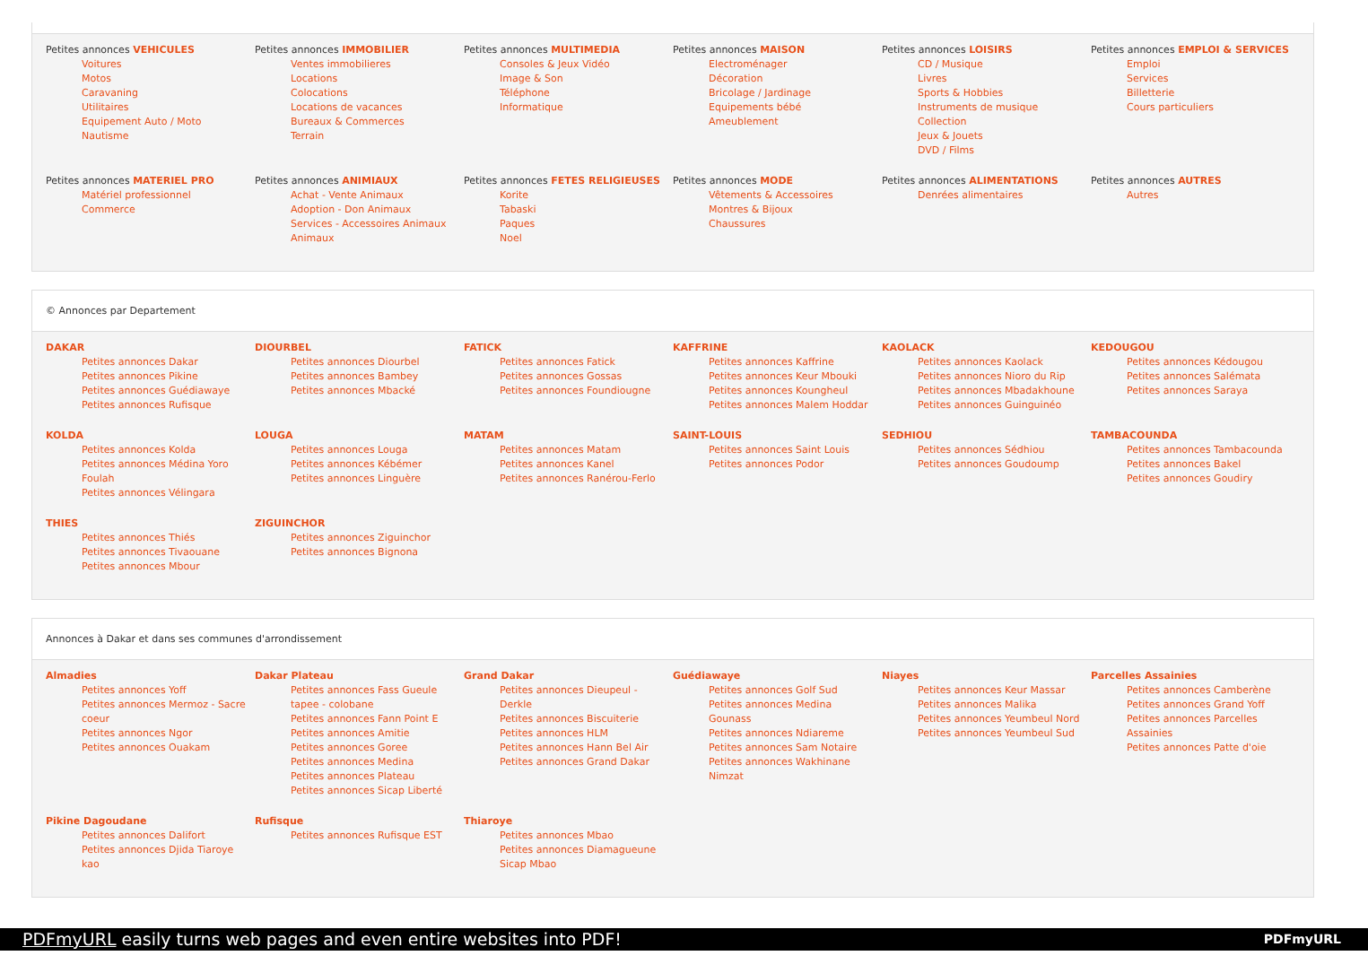Petites annonces VEHICULES
Voitures
Motos
Caravaning
Utilitaires
Equipement Auto / Moto
Nautisme
Petites annonces IMMOBILIER
Ventes immobilieres
Locations
Colocations
Locations de vacances
Bureaux & Commerces
Terrain
Petites annonces MULTIMEDIA
Consoles & Jeux Vidéo
Image & Son
Téléphone
Informatique
Petites annonces MAISON
Electroménager
Décoration
Bricolage / Jardinage
Equipements bébé
Ameublement
Petites annonces LOISIRS
CD / Musique
Livres
Sports & Hobbies
Instruments de musique
Collection
Jeux & Jouets
DVD / Films
Petites annonces EMPLOI & SERVICES
Emploi
Services
Billetterie
Cours particuliers
Petites annonces MATERIEL PRO
Matériel professionnel
Commerce
Petites annonces ANIMIAUX
Achat - Vente Animaux
Adoption - Don Animaux
Services - Accessoires Animaux
Animaux
Petites annonces FETES RELIGIEUSES
Korite
Tabaski
Paques
Noel
Petites annonces MODE
Vêtements & Accessoires
Montres & Bijoux
Chaussures
Petites annonces ALIMENTATIONS
Denrées alimentaires
Petites annonces AUTRES
Autres
© Annonces par Departement
DAKAR
Petites annonces Dakar
Petites annonces Pikine
Petites annonces Guédiawaye
Petites annonces Rufisque
DIOURBEL
Petites annonces Diourbel
Petites annonces Bambey
Petites annonces Mbacké
FATICK
Petites annonces Fatick
Petites annonces Gossas
Petites annonces Foundiougne
KAFFRINE
Petites annonces Kaffrine
Petites annonces Keur Mbouki
Petites annonces Koungheul
Petites annonces Malem Hoddar
KAOLACK
Petites annonces Kaolack
Petites annonces Nioro du Rip
Petites annonces Mbadakhoune
Petites annonces Guinguinéo
KEDOUGOU
Petites annonces Kédougou
Petites annonces Salémata
Petites annonces Saraya
KOLDA
Petites annonces Kolda
Petites annonces Médina Yoro Foulah
Petites annonces Vélingara
LOUGA
Petites annonces Louga
Petites annonces Kébémer
Petites annonces Linguère
MATAM
Petites annonces Matam
Petites annonces Kanel
Petites annonces Ranérou-Ferlo
SAINT-LOUIS
Petites annonces Saint Louis
Petites annonces Podor
SEDHIOU
Petites annonces Sédhiou
Petites annonces Goudoump
TAMBACOUNDA
Petites annonces Tambacounda
Petites annonces Bakel
Petites annonces Goudiry
THIES
Petites annonces Thiés
Petites annonces Tivaouane
Petites annonces Mbour
ZIGUINCHOR
Petites annonces Ziguinchor
Petites annonces Bignona
Annonces à Dakar et dans ses communes d'arrondissement
Almadies
Petites annonces Yoff
Petites annonces Mermoz - Sacre coeur
Petites annonces Ngor
Petites annonces Ouakam
Dakar Plateau
Petites annonces Fass Gueule tapee - colobane
Petites annonces Fann Point E
Petites annonces Amitie
Petites annonces Goree
Petites annonces Medina
Petites annonces Plateau
Petites annonces Sicap Liberté
Grand Dakar
Petites annonces Dieupeul - Derkle
Petites annonces Biscuiterie
Petites annonces HLM
Petites annonces Hann Bel Air
Petites annonces Grand Dakar
Guédiawaye
Petites annonces Golf Sud
Petites annonces Medina Gounass
Petites annonces Ndiareme
Petites annonces Sam Notaire
Petites annonces Wakhinane Nimzat
Niayes
Petites annonces Keur Massar
Petites annonces Malika
Petites annonces Yeumbeul Nord
Petites annonces Yeumbeul Sud
Parcelles Assainies
Petites annonces Camberène
Petites annonces Grand Yoff
Petites annonces Parcelles Assainies
Petites annonces Patte d'oie
Pikine Dagoudane
Petites annonces Dalifort
Petites annonces Djida Tiaroye kao
Rufisque
Petites annonces Rufisque EST
Thiaroye
Petites annonces Mbao
Petites annonces Diamagueune Sicap Mbao
PDFmyURL easily turns web pages and even entire websites into PDF! PDFmyURL